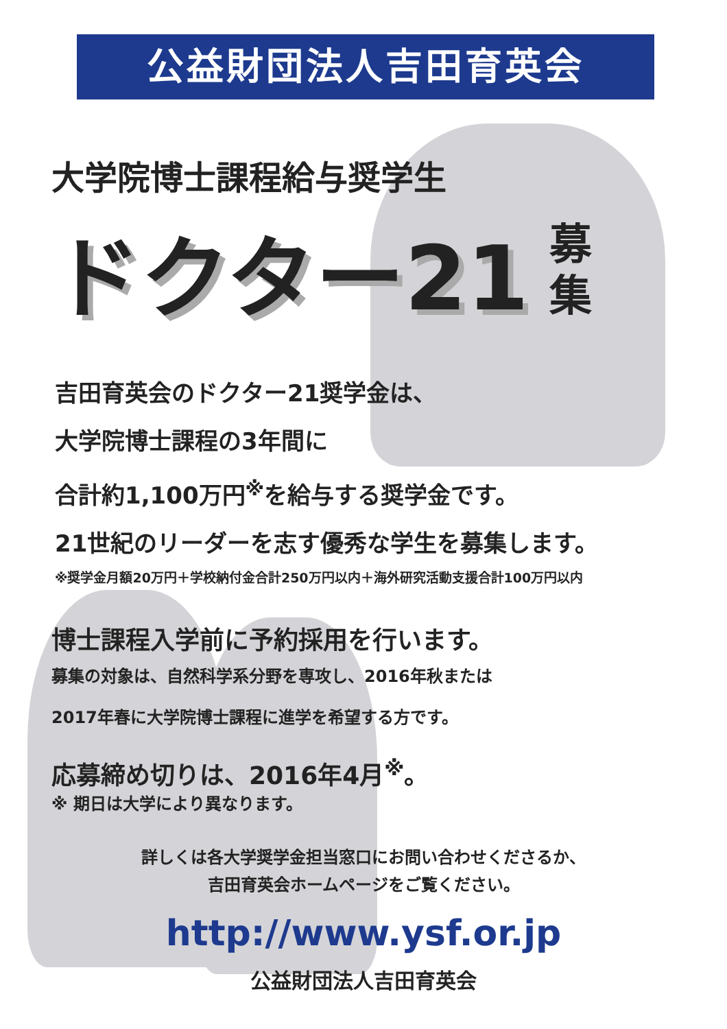公益財団法人吉田育英会
大学院博士課程給与奨学生
ドクター21
募 集
吉田育英会のドクター21奨学金は、
大学院博士課程の3年間に
合計約1,100万円<sup>※</sup>を給与する奨学金です。
21世紀のリーダーを志す優秀な学生を募集します。
※奨学金月額20万円＋学校納付金合計250万円以内＋海外研究活動支援合計100万円以内
博士課程入学前に予約採用を行います。
募集の対象は、自然科学系分野を専攻し、2016年秋または
2017年春に大学院博士課程に進学を希望する方です。
応募締め切りは、2016年4月<sup>※</sup>。
※ 期日は大学により異なります。
詳しくは各大学奨学金担当窓口にお問い合わせくださるか、
吉田育英会ホームページをご覧ください。
http://www.ysf.or.jp
公益財団法人吉田育英会